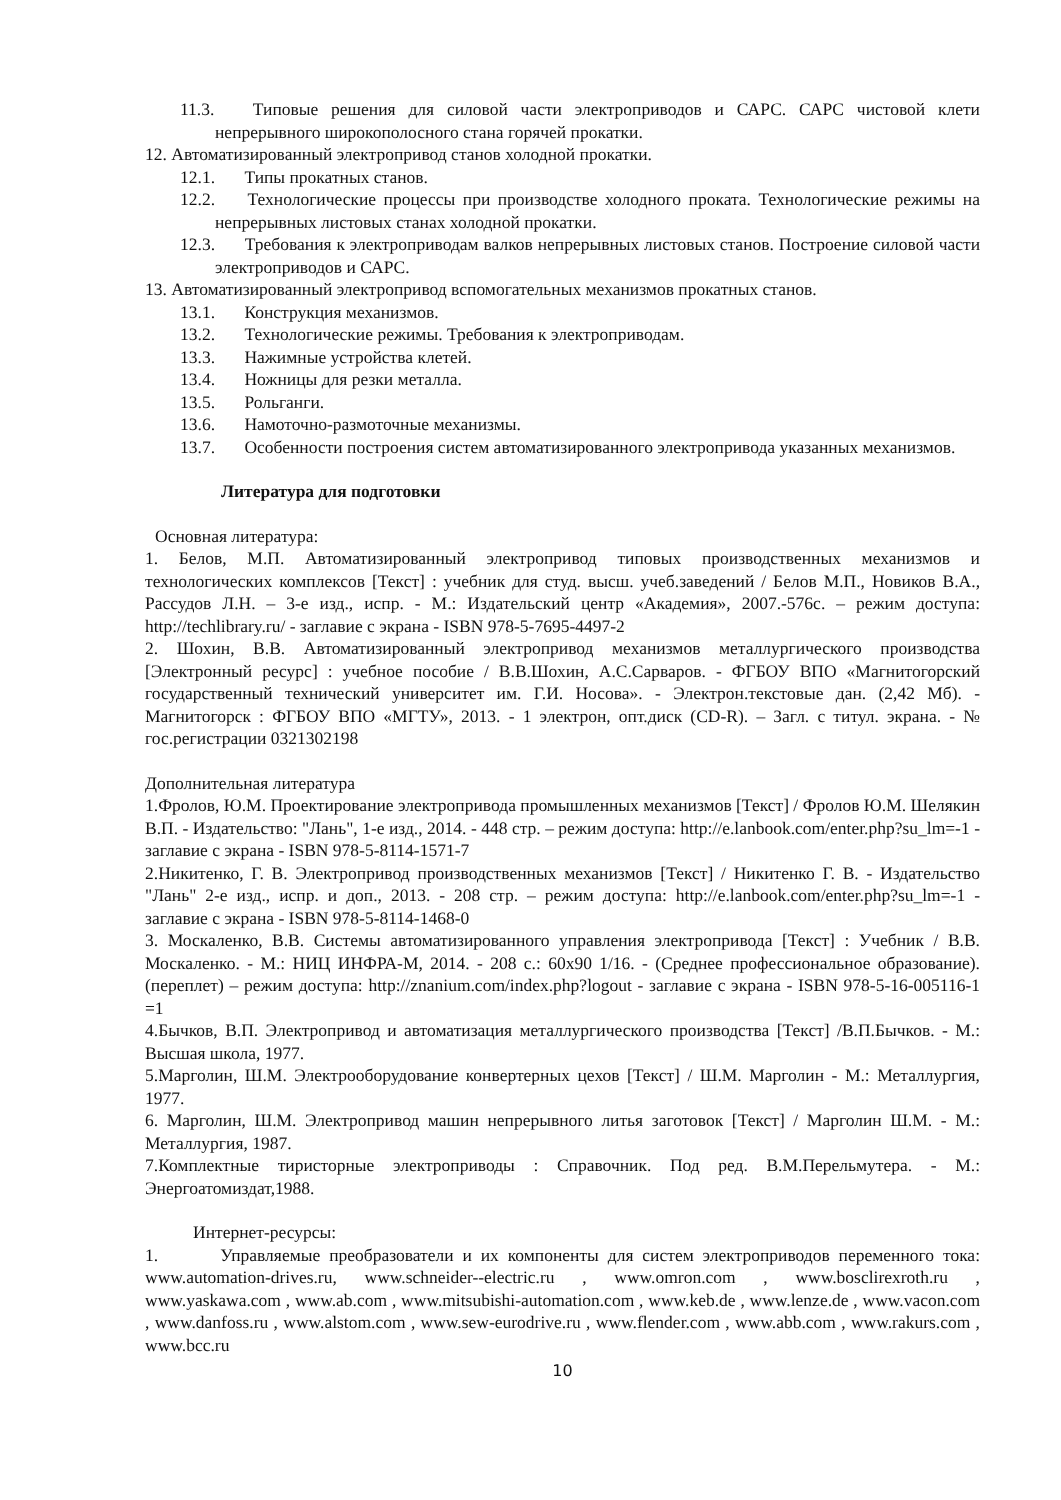11.3. Типовые решения для силовой части электроприводов и САРС. САРС чистовой клети непрерывного широкополосного стана горячей прокатки.
12. Автоматизированный электропривод станов холодной прокатки.
12.1. Типы прокатных станов.
12.2. Технологические процессы при производстве холодного проката. Технологические режимы на непрерывных листовых станах холодной прокатки.
12.3. Требования к электроприводам валков непрерывных листовых станов. Построение силовой части электроприводов и САРС.
13. Автоматизированный электропривод вспомогательных механизмов прокатных станов.
13.1. Конструкция механизмов.
13.2. Технологические режимы. Требования к электроприводам.
13.3. Нажимные устройства клетей.
13.4. Ножницы для резки металла.
13.5. Рольганги.
13.6. Намоточно-размоточные механизмы.
13.7. Особенности построения систем автоматизированного электропривода указанных механизмов.
Литература для подготовки
Основная литература:
1. Белов, М.П. Автоматизированный электропривод типовых производственных механизмов и технологических комплексов [Текст] : учебник для студ. высш. учеб.заведений / Белов М.П., Новиков В.А., Рассудов Л.Н. – 3-е изд., испр. - М.: Издательский центр «Академия», 2007.-576с. – режим доступа: http://techlibrary.ru/ - заглавие с экрана - ISBN 978-5-7695-4497-2
2. Шохин, В.В. Автоматизированный электропривод механизмов металлургического производства [Электронный ресурс] : учебное пособие / В.В.Шохин, А.С.Сарваров. - ФГБОУ ВПО «Магнитогорский государственный технический университет им. Г.И. Носова». - Электрон.текстовые дан. (2,42 Мб). - Магнитогорск : ФГБОУ ВПО «МГТУ», 2013. - 1 электрон, опт.диск (CD-R). – Загл. с титул. экрана. - № гос.регистрации 0321302198
Дополнительная литература
1.Фролов, Ю.М. Проектирование электропривода промышленных механизмов [Текст] / Фролов Ю.М. Шелякин В.П. - Издательство: "Лань", 1-е изд., 2014. - 448 стр. – режим доступа: http://e.lanbook.com/enter.php?su_lm=-1 - заглавие с экрана - ISBN 978-5-8114-1571-7
2.Никитенко, Г. В. Электропривод производственных механизмов [Текст] / Никитенко Г. В. - Издательство "Лань" 2-е изд., испр. и доп., 2013. - 208 стр. – режим доступа: http://e.lanbook.com/enter.php?su_lm=-1 - заглавие с экрана - ISBN 978-5-8114-1468-0
3. Москаленко, В.В. Системы автоматизированного управления электропривода [Текст] : Учебник / В.В. Москаленко. - М.: НИЦ ИНФРА-М, 2014. - 208 с.: 60x90 1/16. - (Среднее профессиональное образование). (переплет) – режим доступа: http://znanium.com/index.php?logout - заглавие с экрана - ISBN 978-5-16-005116-1 =1
4.Бычков, В.П. Электропривод и автоматизация металлургического производства [Текст] /В.П.Бычков. - М.: Высшая школа, 1977.
5.Марголин, Ш.М. Электрооборудование конвертерных цехов [Текст] / Ш.М. Марголин - М.: Металлургия, 1977.
6. Марголин, Ш.М. Электропривод машин непрерывного литья заготовок [Текст] / Марголин Ш.М. - М.: Металлургия, 1987.
7.Комплектные тиристорные электроприводы : Справочник. Под ред. В.М.Перельмутера. - М.: Энергоатомиздат,1988.
Интернет-ресурсы:
1. Управляемые преобразователи и их компоненты для систем электроприводов переменного тока: www.automation-drives.ru, www.schneider--electric.ru , www.omron.com , www.bosclirexroth.ru , www.yaskawa.com , www.ab.com , www.mitsubishi-automation.com , www.keb.de , www.lenze.de , www.vacon.com , www.danfoss.ru , www.alstom.com , www.sew-eurodrive.ru , www.flender.com , www.abb.com , www.rakurs.com , www.bcc.ru
10